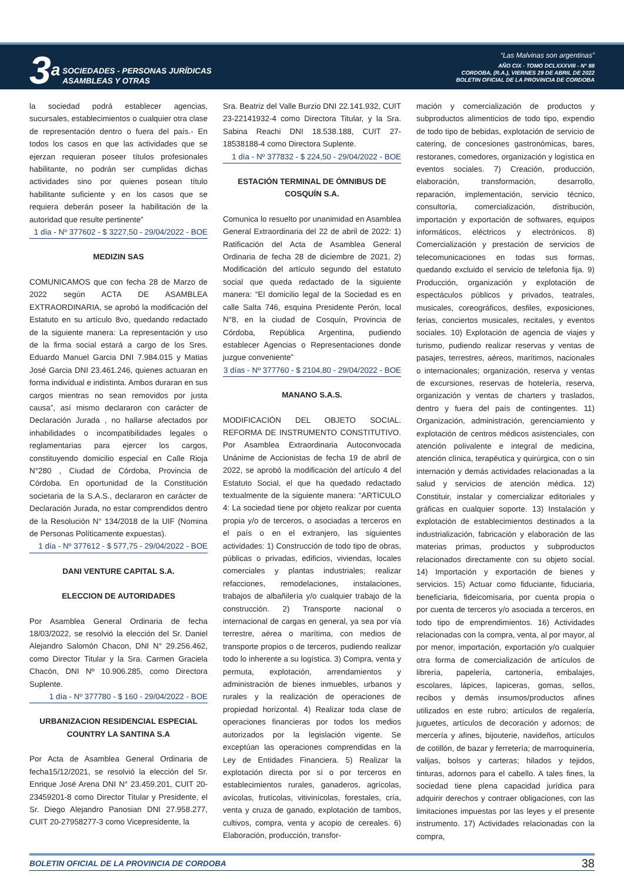3a
SOCIEDADES - PERSONAS JURÍDICAS
ASAMBLEAS Y OTRAS
“Las Malvinas son argentinas”
AÑO CIX - TOMO DCLXXXVIII - N° 88
CORDOBA, (R.A.), VIERNES 29 DE ABRIL DE 2022
BOLETIN OFICIAL DE LA PROVINCIA DE CORDOBA
la sociedad podrá establecer agencias, sucursales, establecimientos o cualquier otra clase de representación dentro o fuera del país.- En todos los casos en que las actividades que se ejerzan requieran poseer títulos profesionales habilitante, no podrán ser cumplidas dichas actividades sino por quienes posean título habilitante suficiente y en los casos que se requiera deberán poseer la habilitación de la autoridad que resulte pertinente”
1 día - Nº 377602 - $ 3227,50 - 29/04/2022 - BOE
MEDIZIN SAS
COMUNICAMOS que con fecha 28 de Marzo de 2022 según ACTA DE ASAMBLEA EXTRAORDINARIA, se aprobó la modificación del Estatuto en su artículo 8vo, quedando redactado de la siguiente manera: La representación y uso de la firma social estará a cargo de los Sres. Eduardo Manuel Garcia DNI 7.984.015 y Matias José Garcia DNI 23.461.246, quienes actuaran en forma individual e indistinta. Ambos duraran en sus cargos mientras no sean removidos por justa causa”, así mismo declararon con carácter de Declaración Jurada , no hallarse afectados por inhabilidades o incompatibilidades legales o reglamentarias para ejercer los cargos, constituyendo domicilio especial en Calle Rioja N°280 , Ciudad de Córdoba, Provincia de Córdoba. En oportunidad de la Constitución societaria de la S.A.S., declararon en carácter de Declaración Jurada, no estar comprendidos dentro de la Resolución N° 134/2018 de la UIF (Nomina de Personas Políticamente expuestas).
1 día - Nº 377612 - $ 577,75 - 29/04/2022 - BOE
DANI VENTURE CAPITAL S.A.
ELECCION DE AUTORIDADES
Por Asamblea General Ordinaria de fecha 18/03/2022, se resolvió la elección del Sr. Daniel Alejandro Salomón Chacon, DNI N° 29.256.462, como Director Titular y la Sra. Carmen Graciela Chacón, DNI Nº 10.906.285, como Directora Suplente.
1 día - Nº 377780 - $ 160 - 29/04/2022 - BOE
URBANIZACION RESIDENCIAL ESPECIAL COUNTRY LA SANTINA S.A
Por Acta de Asamblea General Ordinaria de fecha15/12/2021, se resolvió la elección del Sr. Enrique José Arena DNI N° 23.459.201, CUIT 20-23459201-8 como Director Titular y Presidente, el Sr. Diego Alejandro Panosian DNI 27.958.277, CUIT 20-27958277-3 como Vicepresidente, la
Sra. Beatriz del Valle Burzio DNI 22.141.932, CUIT 23-22141932-4 como Directora Titular, y la Sra. Sabina Reachi DNI 18.538.188, CUIT 27-18538188-4 como Directora Suplente.
1 día - Nº 377832 - $ 224,50 - 29/04/2022 - BOE
ESTACIÓN TERMINAL DE ÓMNIBUS DE COSQUÍN S.A.
Comunica lo resuelto por unanimidad en Asamblea General Extraordinaria del 22 de abril de 2022: 1) Ratificación del Acta de Asamblea General Ordinaria de fecha 28 de diciembre de 2021, 2) Modificación del artículo segundo del estatuto social que queda redactado de la siguiente manera: “El domicilio legal de la Sociedad es en calle Salta 746, esquina Presidente Perón, local N°8, en la ciudad de Cosquín, Provincia de Córdoba, República Argentina, pudiendo establecer Agencias o Representaciones donde juzgue conveniente”
3 días - Nº 377760 - $ 2104,80 - 29/04/2022 - BOE
MANANO S.A.S.
MODIFICACIÓN DEL OBJETO SOCIAL. REFORMA DE INSTRUMENTO CONSTITUTIVO. Por Asamblea Extraordinaria Autoconvocada Unánime de Accionistas de fecha 19 de abril de 2022, se aprobó la modificación del artículo 4 del Estatuto Social, el que ha quedado redactado textualmente de la siguiente manera: “ARTICULO 4: La sociedad tiene por objeto realizar por cuenta propia y/o de terceros, o asociadas a terceros en el país o en el extranjero, las siguientes actividades: 1) Construcción de todo tipo de obras, públicas o privadas, edificios, viviendas, locales comerciales y plantas industriales; realizar refacciones, remodelaciones, instalaciones, trabajos de albañilería y/o cualquier trabajo de la construcción. 2) Transporte nacional o internacional de cargas en general, ya sea por vía terrestre, aérea o marítima, con medios de transporte propios o de terceros, pudiendo realizar todo lo inherente a su logística. 3) Compra, venta y permuta, explotación, arrendamientos y administración de bienes inmuebles, urbanos y rurales y la realización de operaciones de propiedad horizontal. 4) Realizar toda clase de operaciones financieras por todos los medios autorizados por la legislación vigente. Se exceptúan las operaciones comprendidas en la Ley de Entidades Financiera. 5) Realizar la explotación directa por sí o por terceros en establecimientos rurales, ganaderos, agrícolas, avícolas, frutícolas, vitivinícolas, forestales, cría, venta y cruza de ganado, explotación de tambos, cultivos, compra, venta y acopio de cereales. 6) Elaboración, producción, transfor-
mación y comercialización de productos y subproductos alimenticios de todo tipo, expendio de todo tipo de bebidas, explotación de servicio de catering, de concesiones gastronómicas, bares, restoranes, comedores, organización y logística en eventos sociales. 7) Creación, producción, elaboración, transformación, desarrollo, reparación, implementación, servicio técnico, consultoría, comercialización, distribución, importación y exportación de softwares, equipos informáticos, eléctricos y electrónicos. 8) Comercialización y prestación de servicios de telecomunicaciones en todas sus formas, quedando excluido el servicio de telefonía fija. 9) Producción, organización y explotación de espectáculos públicos y privados, teatrales, musicales, coreográficos, desfiles, exposiciones, ferias, conciertos musicales, recitales, y eventos sociales. 10) Explotación de agencia de viajes y turismo, pudiendo realizar reservas y ventas de pasajes, terrestres, aéreos, marítimos, nacionales o internacionales; organización, reserva y ventas de excursiones, reservas de hotelería, reserva, organización y ventas de charters y traslados, dentro y fuera del país de contingentes. 11) Organización, administración, gerenciamiento y explotación de centros médicos asistenciales, con atención polivalente e integral de medicina, atención clínica, terapéutica y quirúrgica, con o sin internación y demás actividades relacionadas a la salud y servicios de atención médica. 12) Constituir, instalar y comercializar editoriales y gráficas en cualquier soporte. 13) Instalación y explotación de establecimientos destinados a la industrialización, fabricación y elaboración de las materias primas, productos y subproductos relacionados directamente con su objeto social. 14) Importación y exportación de bienes y servicios. 15) Actuar como fiduciante, fiduciaria, beneficiaria, fideicomisaria, por cuenta propia o por cuenta de terceros y/o asociada a terceros, en todo tipo de emprendimientos. 16) Actividades relacionadas con la compra, venta, al por mayor, al por menor, importación, exportación y/o cualquier otra forma de comercialización de artículos de librería, papelería, cartonería, embalajes, escolares, lápices, lapiceras, gomas, sellos, recibos y demás insumos/productos afines utilizados en este rubro; artículos de regalería, juguetes, artículos de decoración y adornos; de mercería y afines, bijouterie, navideños, artículos de cotillón, de bazar y ferretería; de marroquinería, valijas, bolsos y carteras; hilados y tejidos, tinturas, adornos para el cabello. A tales fines, la sociedad tiene plena capacidad jurídica para adquirir derechos y contraer obligaciones, con las limitaciones impuestas por las leyes y el presente instrumento. 17) Actividades relacionadas con la compra,
BOLETIN OFICIAL DE LA PROVINCIA DE CORDOBA 38